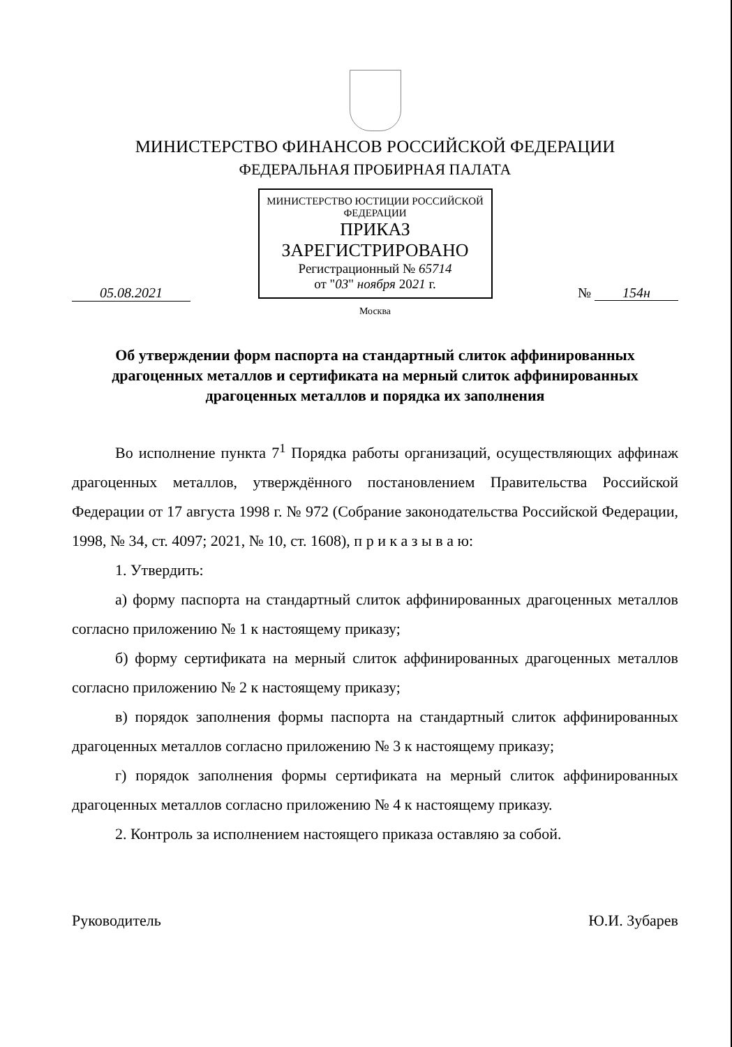МИНИСТЕРСТВО ФИНАНСОВ РОССИЙСКОЙ ФЕДЕРАЦИИ
ФЕДЕРАЛЬНАЯ ПРОБИРНАЯ ПАЛАТА
МИНИСТЕРСТВО ЮСТИЦИИ РОССИЙСКОЙ ФЕДЕРАЦИИ
ПРИКАЗ
ЗАРЕГИСТРИРОВАНО
Регистрационный № 65714
от "03" ноября 2021 г.
05.08.2021 № 154н
Москва
Об утверждении форм паспорта на стандартный слиток аффинированных драгоценных металлов и сертификата на мерный слиток аффинированных драгоценных металлов и порядка их заполнения
Во исполнение пункта 7<sup>1</sup> Порядка работы организаций, осуществляющих аффинаж драгоценных металлов, утверждённого постановлением Правительства Российской Федерации от 17 августа 1998 г. № 972 (Собрание законодательства Российской Федерации, 1998, № 34, ст. 4097; 2021, № 10, ст. 1608), п р и к а з ы в а ю:
1. Утвердить:
а) форму паспорта на стандартный слиток аффинированных драгоценных металлов согласно приложению № 1 к настоящему приказу;
б) форму сертификата на мерный слиток аффинированных драгоценных металлов согласно приложению № 2 к настоящему приказу;
в) порядок заполнения формы паспорта на стандартный слиток аффинированных драгоценных металлов согласно приложению № 3 к настоящему приказу;
г) порядок заполнения формы сертификата на мерный слиток аффинированных драгоценных металлов согласно приложению № 4 к настоящему приказу.
2. Контроль за исполнением настоящего приказа оставляю за собой.
Руководитель Ю.И. Зубарев